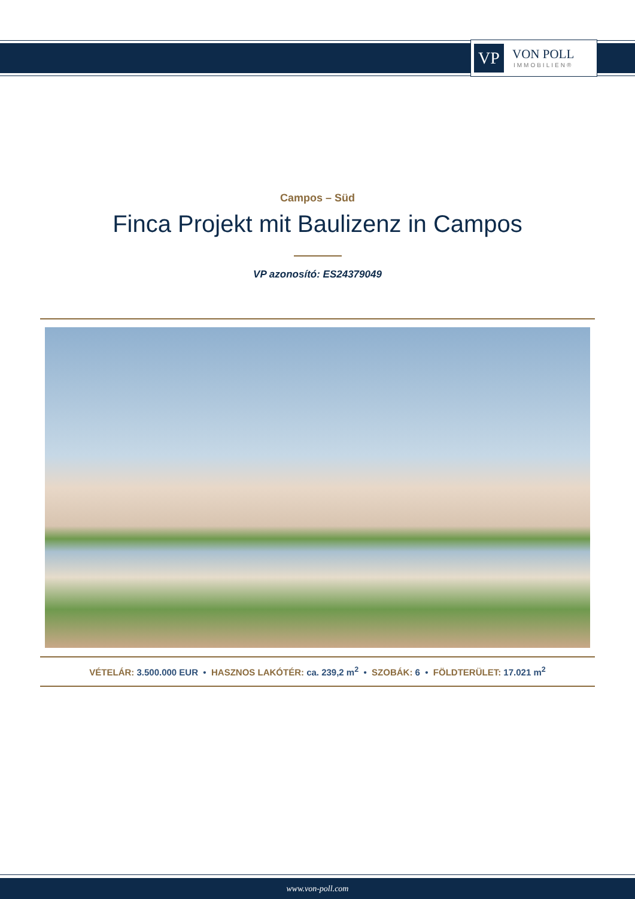VP
VON POLL
IMMOBILIEN®
Campos – Süd
Finca Projekt mit Baulizenz in Campos
VP azonosító: ES24379049
VÉTELÁR: 3.500.000 EUR • HASZNOS LAKÓTÉR: ca. 239,2 m<sup>2</sup> • SZOBÁK: 6 • FÖLDTERÜLET: 17.021 m<sup>2</sup>
www.von-poll.com